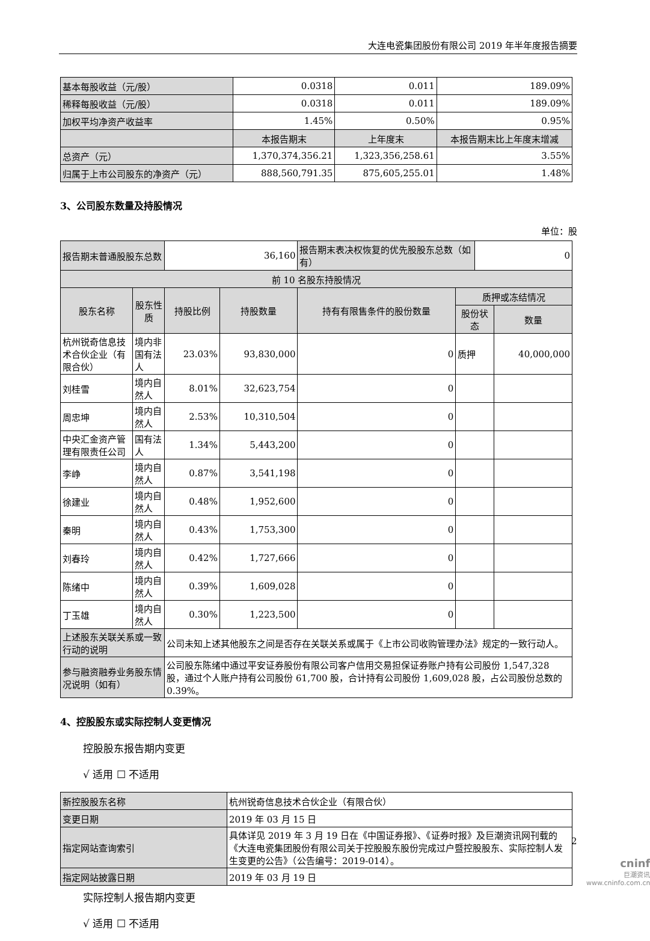大连电瓷集团股份有限公司 2019 年半年度报告摘要
| 基本每股收益（元/股） | 0.0318 | 0.011 | 189.09% |
| 稀释每股收益（元/股） | 0.0318 | 0.011 | 189.09% |
| 加权平均净资产收益率 | 1.45% | 0.50% | 0.95% |
| | 本报告期末 | 上年度末 | 本报告期末比上年度末增减 |
| 总资产（元） | 1,370,374,356.21 | 1,323,356,258.61 | 3.55% |
| 归属于上市公司股东的净资产（元） | 888,560,791.35 | 875,605,255.01 | 1.48% |
3、公司股东数量及持股情况
单位：股
| 报告期末普通股股东总数 | | 36,160 | | 报告期末表决权恢复的优先股股东总数（如有） | | 0 | |
| 前 10 名股东持股情况 | | | | | | | |
| 股东名称 | 股东性质 | 持股比例 | 持股数量 | 持有有限售条件的股份数量 | 质押或冻结情况 | | |
| | | | | | 股份状态 | | 数量 |
| 杭州锐奇信息技术合伙企业（有限合伙） | 境内非国有法人 | 23.03% | 93,830,000 | 0 | 质押 | | 40,000,000 |
| 刘桂雪 | 境内自然人 | 8.01% | 32,623,754 | 0 | | | |
| 周忠坤 | 境内自然人 | 2.53% | 10,310,504 | 0 | | | |
| 中央汇金资产管理有限责任公司 | 国有法人 | 1.34% | 5,443,200 | 0 | | | |
| 李峥 | 境内自然人 | 0.87% | 3,541,198 | 0 | | | |
| 徐建业 | 境内自然人 | 0.48% | 1,952,600 | 0 | | | |
| 秦明 | 境内自然人 | 0.43% | 1,753,300 | 0 | | | |
| 刘春玲 | 境内自然人 | 0.42% | 1,727,666 | 0 | | | |
| 陈绪中 | 境内自然人 | 0.39% | 1,609,028 | 0 | | | |
| 丁玉雄 | 境内自然人 | 0.30% | 1,223,500 | 0 | | | |
| 上述股东关联关系或一致行动的说明 | | 公司未知上述其他股东之间是否存在关联关系或属于《上市公司收购管理办法》规定的一致行动人。 | | | | | |
| 参与融资融券业务股东情况说明（如有） | | 公司股东陈绪中通过平安证券股份有限公司客户信用交易担保证券账户持有公司股份 1,547,328 股，通过个人账户持有公司股份 61,700 股，合计持有公司股份 1,609,028 股，占公司股份总数的 0.39%。 | | | | | |
4、控股股东或实际控制人变更情况
控股股东报告期内变更
√ 适用 ☐ 不适用
| 新控股股东名称 | 杭州锐奇信息技术合伙企业（有限合伙） |
| 变更日期 | 2019 年 03 月 15 日 |
| 指定网站查询索引 | 具体详见 2019 年 3 月 19 日在《中国证券报》、《证券时报》及巨潮资讯网刊载的《大连电瓷集团股份有限公司关于控股股东股份完成过户暨控股股东、实际控制人发生变更的公告》（公告编号：2019-014）。 |
| 指定网站披露日期 | 2019 年 03 月 19 日 |
实际控制人报告期内变更
√ 适用 ☐ 不适用
2
cninf
巨潮资讯
www.cninfo.com.cn